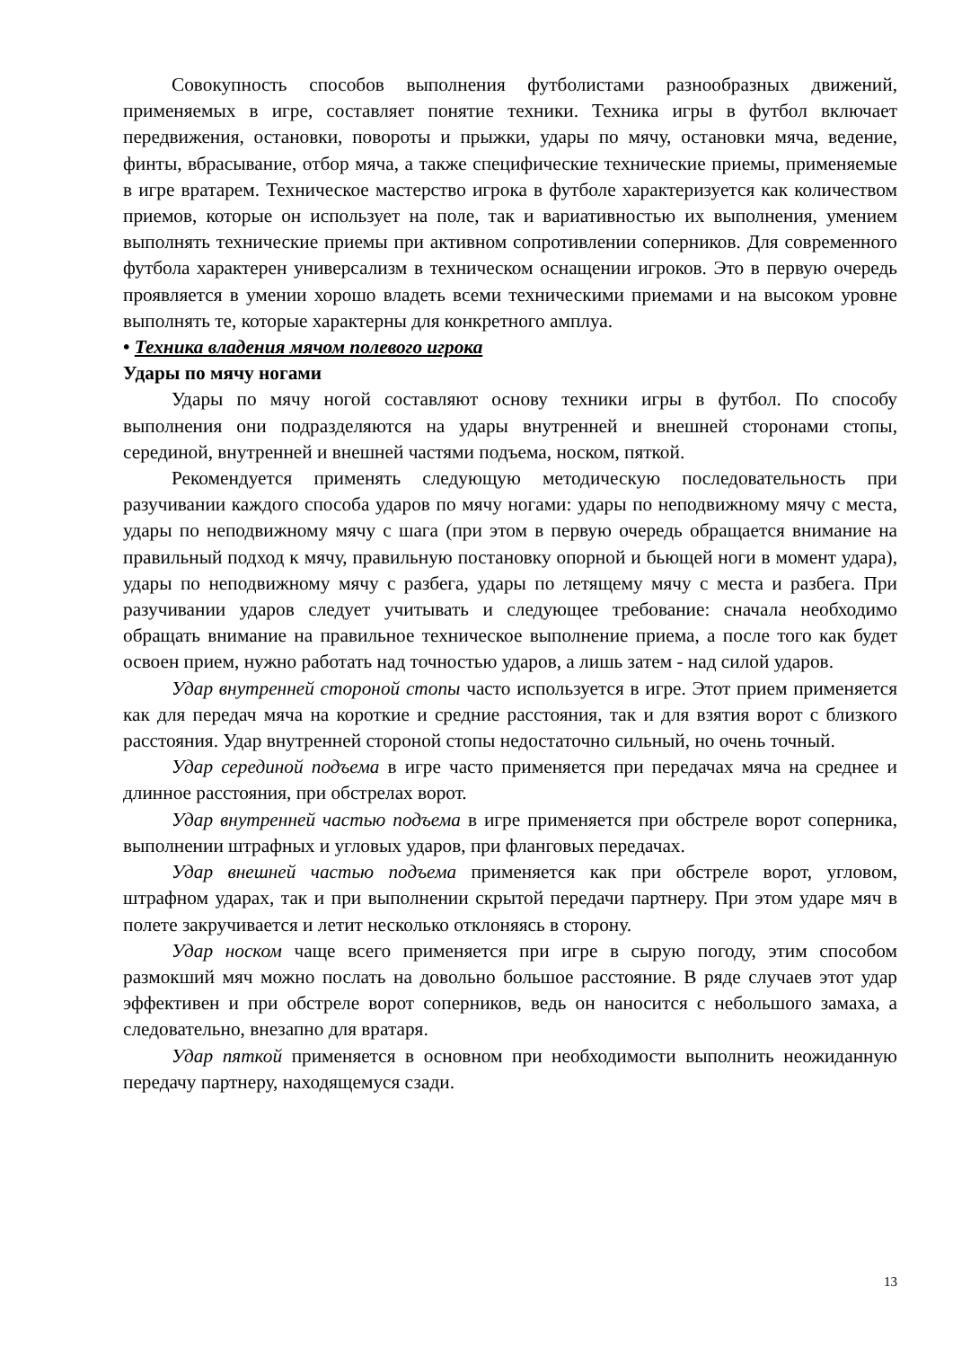Совокупность способов выполнения футболистами разнообразных движений, применяемых в игре, составляет понятие техники. Техника игры в футбол включает передвижения, остановки, повороты и прыжки, удары по мячу, остановки мяча, ведение, финты, вбрасывание, отбор мяча, а также специфические технические приемы, применяемые в игре вратарем. Техническое мастерство игрока в футболе характеризуется как количеством приемов, которые он использует на поле, так и вариативностью их выполнения, умением выполнять технические приемы при активном сопротивлении соперников. Для современного футбола характерен универсализм в техническом оснащении игроков. Это в первую очередь проявляется в умении хорошо владеть всеми техническими приемами и на высоком уровне выполнять те, которые характерны для конкретного амплуа.
• Техника владения мячом полевого игрока
Удары по мячу ногами
Удары по мячу ногой составляют основу техники игры в футбол. По способу выполнения они подразделяются на удары внутренней и внешней сторонами стопы, серединой, внутренней и внешней частями подъема, носком, пяткой.
Рекомендуется применять следующую методическую последовательность при разучивании каждого способа ударов по мячу ногами: удары по неподвижному мячу с места, удары по неподвижному мячу с шага (при этом в первую очередь обращается внимание на правильный подход к мячу, правильную постановку опорной и бьющей ноги в момент удара), удары по неподвижному мячу с разбега, удары по летящему мячу с места и разбега. При разучивании ударов следует учитывать и следующее требование: сначала необходимо обращать внимание на правильное техническое выполнение приема, а после того как будет освоен прием, нужно работать над точностью ударов, а лишь затем - над силой ударов.
Удар внутренней стороной стопы часто используется в игре. Этот прием применяется как для передач мяча на короткие и средние расстояния, так и для взятия ворот с близкого расстояния. Удар внутренней стороной стопы недостаточно сильный, но очень точный.
Удар серединой подъема в игре часто применяется при передачах мяча на среднее и длинное расстояния, при обстрелах ворот.
Удар внутренней частью подъема в игре применяется при обстреле ворот соперника, выполнении штрафных и угловых ударов, при фланговых передачах.
Удар внешней частью подъема применяется как при обстреле ворот, угловом, штрафном ударах, так и при выполнении скрытой передачи партнеру. При этом ударе мяч в полете закручивается и летит несколько отклоняясь в сторону.
Удар носком чаще всего применяется при игре в сырую погоду, этим способом размокший мяч можно послать на довольно большое расстояние. В ряде случаев этот удар эффективен и при обстреле ворот соперников, ведь он наносится с небольшого замаха, а следовательно, внезапно для вратаря.
Удар пяткой применяется в основном при необходимости выполнить неожиданную передачу партнеру, находящемуся сзади.
13